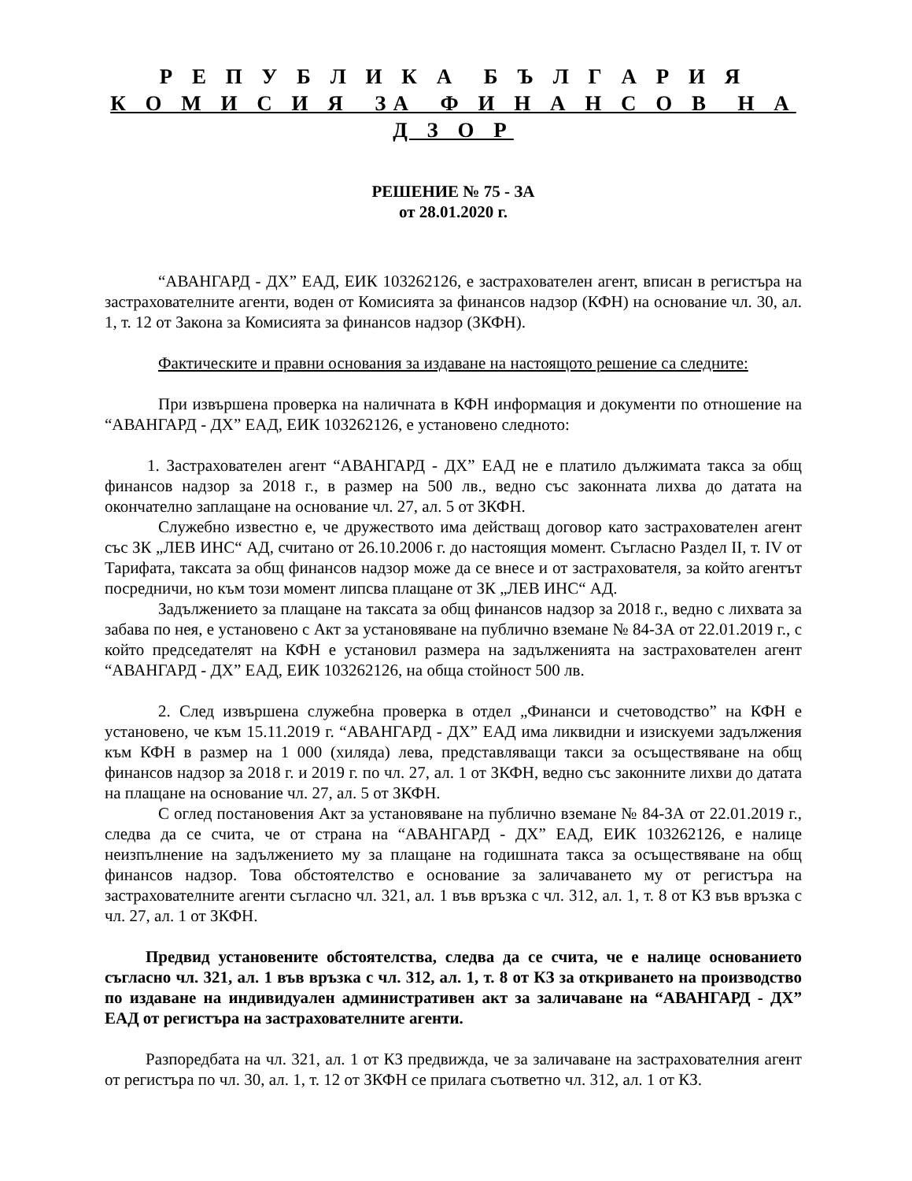Р Е П У Б Л И К А Б Ъ Л Г А Р И Я
К О М И С И Я ЗА Ф И Н А Н С О В Н А Д З О Р
РЕШЕНИЕ № 75 - ЗА
от 28.01.2020 г.
“АВАНГАРД - ДХ” ЕАД, ЕИК 103262126, е застрахователен агент, вписан в регистъра на застрахователните агенти, воден от Комисията за финансов надзор (КФН) на основание чл. 30, ал. 1, т. 12 от Закона за Комисията за финансов надзор (ЗКФН).
Фактическите и правни основания за издаване на настоящото решение са следните:
При извършена проверка на наличната в КФН информация и документи по отношение на “АВАНГАРД - ДХ” ЕАД, ЕИК 103262126, е установено следното:
1. Застрахователен агент “АВАНГАРД - ДХ” ЕАД не е платило дължимата такса за общ финансов надзор за 2018 г., в размер на 500 лв., ведно със законната лихва до датата на окончателно заплащане на основание чл. 27, ал. 5 от ЗКФН.
Служебно известно е, че дружеството има действащ договор като застрахователен агент със ЗК „ЛЕВ ИНС“ АД, считано от 26.10.2006 г. до настоящия момент. Съгласно Раздел II, т. IV от Тарифата, таксата за общ финансов надзор може да се внесе и от застрахователя, за който агентът посредничи, но към този момент липсва плащане от ЗК „ЛЕВ ИНС“ АД.
Задължението за плащане на таксата за общ финансов надзор за 2018 г., ведно с лихвата за забава по нея, е установено с Акт за установяване на публично вземане № 84-ЗА от 22.01.2019 г., с който председателят на КФН е установил размера на задълженията на застрахователен агент “АВАНГАРД - ДХ” ЕАД, ЕИК 103262126, на обща стойност 500 лв.
2. След извършена служебна проверка в отдел „Финанси и счетоводство” на КФН е установено, че към 15.11.2019 г. “АВАНГАРД - ДХ” ЕАД има ликвидни и изискуеми задължения към КФН в размер на 1 000 (хиляда) лева, представляващи такси за осъществяване на общ финансов надзор за 2018 г. и 2019 г. по чл. 27, ал. 1 от ЗКФН, ведно със законните лихви до датата на плащане на основание чл. 27, ал. 5 от ЗКФН.
С оглед постановения Акт за установяване на публично вземане № 84-ЗА от 22.01.2019 г., следва да се счита, че от страна на “АВАНГАРД - ДХ” ЕАД, ЕИК 103262126, е налице неизпълнение на задължението му за плащане на годишната такса за осъществяване на общ финансов надзор. Това обстоятелство е основание за заличаването му от регистъра на застрахователните агенти съгласно чл. 321, ал. 1 във връзка с чл. 312, ал. 1, т. 8 от КЗ във връзка с чл. 27, ал. 1 от ЗКФН.
Предвид установените обстоятелства, следва да се счита, че е налице основанието съгласно чл. 321, ал. 1 във връзка с чл. 312, ал. 1, т. 8 от КЗ за откриването на производство по издаване на индивидуален административен акт за заличаване на “АВАНГАРД - ДХ” ЕАД от регистъра на застрахователните агенти.
Разпоредбата на чл. 321, ал. 1 от КЗ предвижда, че за заличаване на застрахователния агент от регистъра по чл. 30, ал. 1, т. 12 от ЗКФН се прилага съответно чл. 312, ал. 1 от КЗ.